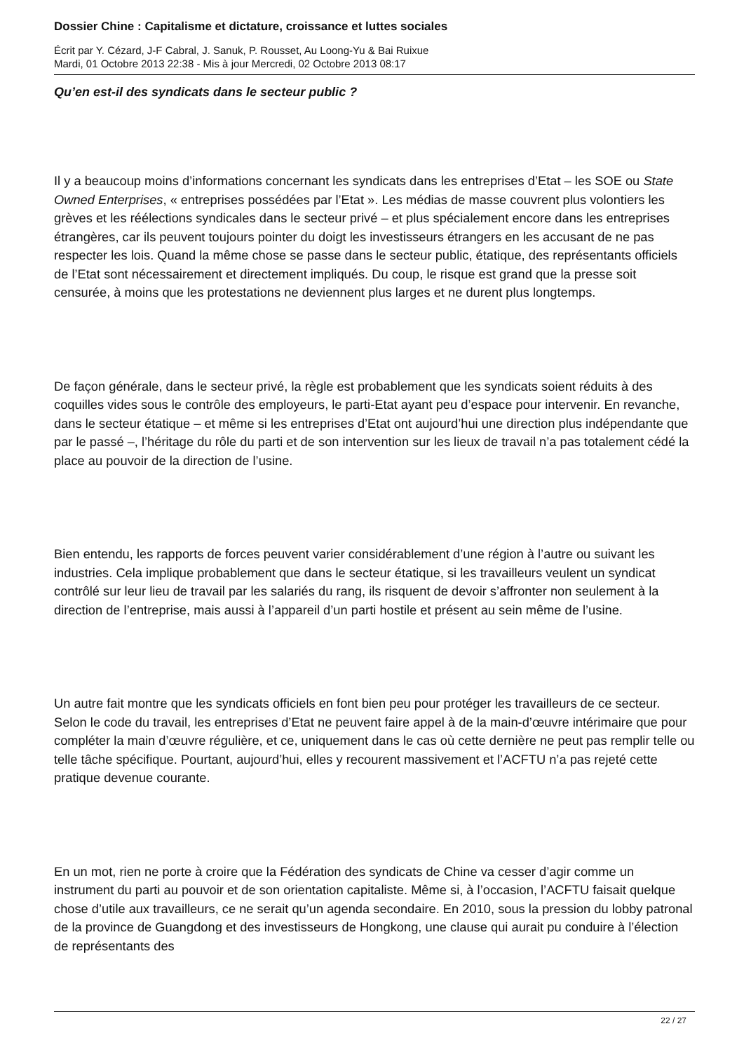Dossier Chine : Capitalisme et dictature, croissance et luttes sociales
Écrit par Y. Cézard, J-F Cabral, J. Sanuk, P. Rousset, Au Loong-Yu & Bai Ruixue
Mardi, 01 Octobre 2013 22:38 - Mis à jour Mercredi, 02 Octobre 2013 08:17
Qu’en est-il des syndicats dans le secteur public ?
Il y a beaucoup moins d’informations concernant les syndicats dans les entreprises d’Etat – les SOE ou State Owned Enterprises, « entreprises possédées par l’Etat ». Les médias de masse couvrent plus volontiers les grèves et les réélections syndicales dans le secteur privé – et plus spécialement encore dans les entreprises étrangères, car ils peuvent toujours pointer du doigt les investisseurs étrangers en les accusant de ne pas respecter les lois. Quand la même chose se passe dans le secteur public, étatique, des représentants officiels de l’Etat sont nécessairement et directement impliqués. Du coup, le risque est grand que la presse soit censurée, à moins que les protestations ne deviennent plus larges et ne durent plus longtemps.
De façon générale, dans le secteur privé, la règle est probablement que les syndicats soient réduits à des coquilles vides sous le contrôle des employeurs, le parti-Etat ayant peu d’espace pour intervenir. En revanche, dans le secteur étatique – et même si les entreprises d’Etat ont aujourd’hui une direction plus indépendante que par le passé –, l’héritage du rôle du parti et de son intervention sur les lieux de travail n’a pas totalement cédé la place au pouvoir de la direction de l’usine.
Bien entendu, les rapports de forces peuvent varier considérablement d’une région à l’autre ou suivant les industries. Cela implique probablement que dans le secteur étatique, si les travailleurs veulent un syndicat contrôlé sur leur lieu de travail par les salariés du rang, ils risquent de devoir s’affronter non seulement à la direction de l’entreprise, mais aussi à l’appareil d’un parti hostile et présent au sein même de l’usine.
Un autre fait montre que les syndicats officiels en font bien peu pour protéger les travailleurs de ce secteur. Selon le code du travail, les entreprises d’Etat ne peuvent faire appel à de la main-d’œuvre intérimaire que pour compléter la main d’œuvre régulière, et ce, uniquement dans le cas où cette dernière ne peut pas remplir telle ou telle tâche spécifique. Pourtant, aujourd’hui, elles y recourent massivement et l’ACFTU n’a pas rejeté cette pratique devenue courante.
En un mot, rien ne porte à croire que la Fédération des syndicats de Chine va cesser d’agir comme un instrument du parti au pouvoir et de son orientation capitaliste. Même si, à l’occasion, l’ACFTU faisait quelque chose d’utile aux travailleurs, ce ne serait qu’un agenda secondaire. En 2010, sous la pression du lobby patronal de la province de Guangdong et des investisseurs de Hongkong, une clause qui aurait pu conduire à l’élection de représentants des
22 / 27